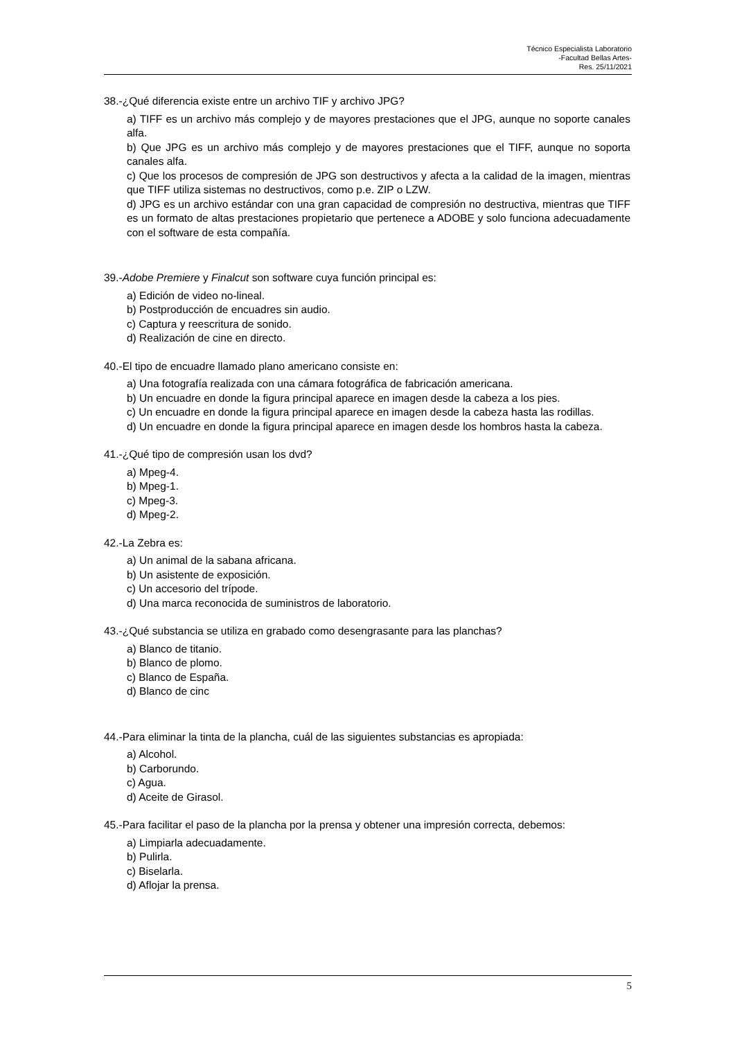Técnico Especialista Laboratorio
-Facultad Bellas Artes-
Res. 25/11/2021
38.-¿Qué diferencia existe entre un archivo TIF y archivo JPG?
a) TIFF es un archivo más complejo y de mayores prestaciones que el JPG, aunque no soporte canales alfa.
b) Que JPG es un archivo más complejo y de mayores prestaciones que el TIFF, aunque no soporta canales alfa.
c) Que los procesos de compresión de JPG son destructivos y afecta a la calidad de la imagen, mientras que TIFF utiliza sistemas no destructivos, como p.e. ZIP o LZW.
d) JPG es un archivo estándar con una gran capacidad de compresión no destructiva, mientras que TIFF es un formato de altas prestaciones propietario que pertenece a ADOBE y solo funciona adecuadamente con el software de esta compañía.
39.-Adobe Premiere y Finalcut son software cuya función principal es:
a) Edición de video no-lineal.
b) Postproducción de encuadres sin audio.
c) Captura y reescritura de sonido.
d) Realización de cine en directo.
40.-El tipo de encuadre llamado plano americano consiste en:
a) Una fotografía realizada con una cámara fotográfica de fabricación americana.
b) Un encuadre en donde la figura principal aparece en imagen desde la cabeza a los pies.
c) Un encuadre en donde la figura principal aparece en imagen desde la cabeza hasta las rodillas.
d) Un encuadre en donde la figura principal aparece en imagen desde los hombros hasta la cabeza.
41.-¿Qué tipo de compresión usan los dvd?
a) Mpeg-4.
b) Mpeg-1.
c) Mpeg-3.
d) Mpeg-2.
42.-La Zebra es:
a) Un animal de la sabana africana.
b) Un asistente de exposición.
c) Un accesorio del trípode.
d) Una marca reconocida de suministros de laboratorio.
43.-¿Qué substancia se utiliza en grabado como desengrasante para las planchas?
a) Blanco de titanio.
b) Blanco de plomo.
c) Blanco de España.
d) Blanco de cinc
44.-Para eliminar la tinta de la plancha, cuál de las siguientes substancias es apropiada:
a) Alcohol.
b) Carborundo.
c) Agua.
d) Aceite de Girasol.
45.-Para facilitar el paso de la plancha por la prensa y obtener una impresión correcta, debemos:
a) Limpiarla adecuadamente.
b) Pulirla.
c) Biselarla.
d) Aflojar la prensa.
5